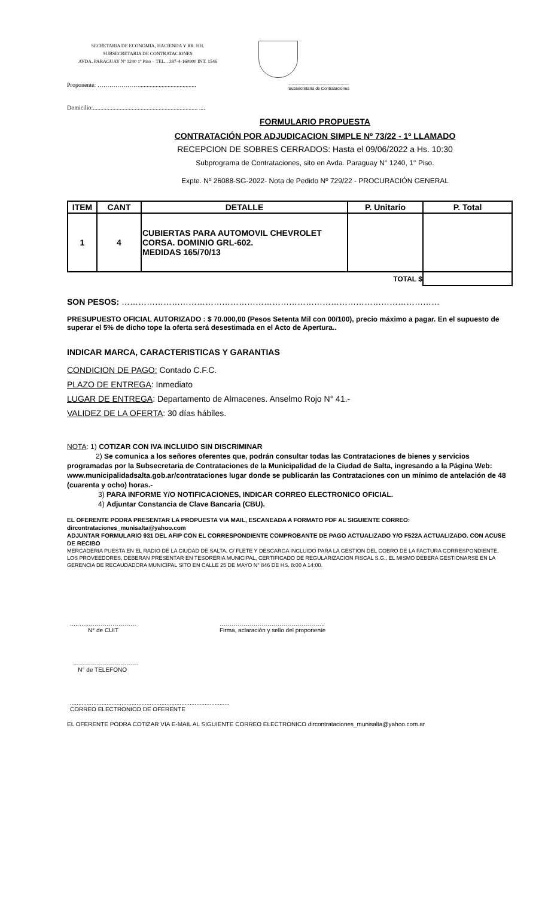SECRETARIA DE ECONOMIA, HACIENDA Y RR. HH.
SUBSECRETARIA DE CONTRATACIONES
AVDA. PARAGUAY Nº 1240 1º Piso – TEL. . 387-4-160900 INT. 1546
Proponente: …………………......................................
..........................................................
Subsecretaria de Contrataciones
Domicilio:...................................................................... ....
FORMULARIO PROPUESTA
CONTRATACIÓN POR ADJUDICACION SIMPLE Nº 73/22 - 1º LLAMADO
RECEPCION DE SOBRES CERRADOS: Hasta el 09/06/2022 a Hs. 10:30
Subprograma de Contrataciones, sito en Avda. Paraguay N° 1240, 1° Piso.
Expte. Nº 26088-SG-2022- Nota de Pedido Nº 729/22 - PROCURACIÓN GENERAL
| ITEM | CANT | DETALLE | P. Unitario | P. Total |
| --- | --- | --- | --- | --- |
| 1 | 4 | CUBIERTAS PARA AUTOMOVIL CHEVROLET CORSA. DOMINIO GRL-602. MEDIDAS 165/70/13 | | |
| TOTAL $ | | | | |
SON PESOS: ……………………………………………………………………………………………………
PRESUPUESTO OFICIAL AUTORIZADO : $ 70.000,00 (Pesos Setenta Mil con 00/100), precio máximo a pagar. En el supuesto de superar el 5% de dicho tope la oferta será desestimada en el Acto de Apertura..
INDICAR MARCA, CARACTERISTICAS Y GARANTIAS
CONDICION DE PAGO: Contado C.F.C.
PLAZO DE ENTREGA: Inmediato
LUGAR DE ENTREGA: Departamento de Almacenes. Anselmo Rojo N° 41.-
VALIDEZ DE LA OFERTA: 30 días hábiles.
NOTA: 1) COTIZAR CON IVA INCLUIDO SIN DISCRIMINAR
2) Se comunica a los señores oferentes que, podrán consultar todas las Contrataciones de bienes y servicios programadas por la Subsecretaria de Contrataciones de la Municipalidad de la Ciudad de Salta, ingresando a la Página Web: www.municipalidadsalta.gob.ar/contrataciones lugar donde se publicarán las Contrataciones con un mínimo de antelación de 48 (cuarenta y ocho) horas.-
3) PARA INFORME Y/O NOTIFICACIONES, INDICAR CORREO ELECTRONICO OFICIAL.
4) Adjuntar Constancia de Clave Bancaria (CBU).
EL OFERENTE PODRA PRESENTAR LA PROPUESTA VIA MAIL, ESCANEADA A FORMATO PDF AL SIGUIENTE CORREO: dircontrataciones_munisalta@yahoo.com
ADJUNTAR FORMULARIO 931 DEL AFIP CON EL CORRESPONDIENTE COMPROBANTE DE PAGO ACTUALIZADO Y/O F522A ACTUALIZADO. CON ACUSE DE RECIBO
MERCADERIA PUESTA EN EL RADIO DE LA CIUDAD DE SALTA, C/ FLETE Y DESCARGA INCLUIDO PARA LA GESTION DEL COBRO DE LA FACTURA CORRESPONDIENTE, LOS PROVEEDORES, DEBERAN PRESENTAR EN TESORERIA MUNICIPAL, CERTIFICADO DE REGULARIZACION FISCAL S.G., EL MISMO DEBERA GESTIONARSE EN LA GERENCIA DE RECAUDADORA MUNICIPAL SITO EN CALLE 25 DE MAYO N° 846 DE HS. 8:00 A 14:00.
..……..……………………
N° de CUIT
……………………………………………..
Firma, aclaración y sello del proponente
……………………………
N° de TELEFONO
................................................................................................
CORREO ELECTRONICO DE OFERENTE
EL OFERENTE PODRA COTIZAR VIA E-MAIL AL SIGUIENTE CORREO ELECTRONICO dircontrataciones_munisalta@yahoo.com.ar